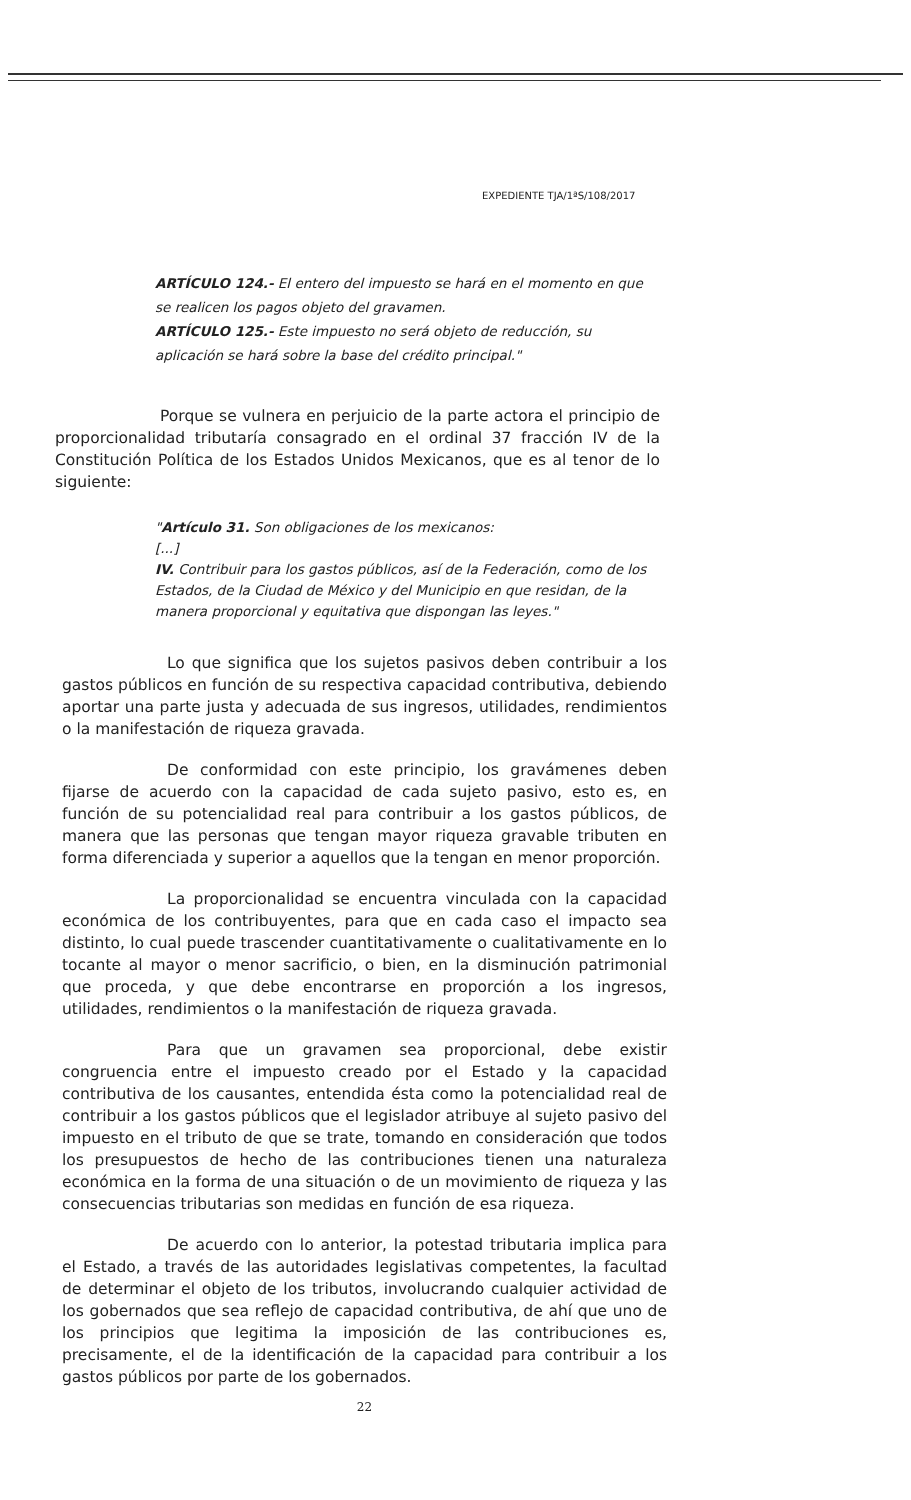EXPEDIENTE TJA/1ªS/108/2017
ARTÍCULO 124.- El entero del impuesto se hará en el momento en que se realicen los pagos objeto del gravamen.
ARTÍCULO 125.- Este impuesto no será objeto de reducción, su aplicación se hará sobre la base del crédito principal."
Porque se vulnera en perjuicio de la parte actora el principio de proporcionalidad tributaría consagrado en el ordinal 37 fracción IV de la Constitución Política de los Estados Unidos Mexicanos, que es al tenor de lo siguiente:
"Artículo 31. Son obligaciones de los mexicanos:
[...]
IV. Contribuir para los gastos públicos, así de la Federación, como de los Estados, de la Ciudad de México y del Municipio en que residan, de la manera proporcional y equitativa que dispongan las leyes."
Lo que significa que los sujetos pasivos deben contribuir a los gastos públicos en función de su respectiva capacidad contributiva, debiendo aportar una parte justa y adecuada de sus ingresos, utilidades, rendimientos o la manifestación de riqueza gravada.
De conformidad con este principio, los gravámenes deben fijarse de acuerdo con la capacidad de cada sujeto pasivo, esto es, en función de su potencialidad real para contribuir a los gastos públicos, de manera que las personas que tengan mayor riqueza gravable tributen en forma diferenciada y superior a aquellos que la tengan en menor proporción.
La proporcionalidad se encuentra vinculada con la capacidad económica de los contribuyentes, para que en cada caso el impacto sea distinto, lo cual puede trascender cuantitativamente o cualitativamente en lo tocante al mayor o menor sacrificio, o bien, en la disminución patrimonial que proceda, y que debe encontrarse en proporción a los ingresos, utilidades, rendimientos o la manifestación de riqueza gravada.
Para que un gravamen sea proporcional, debe existir congruencia entre el impuesto creado por el Estado y la capacidad contributiva de los causantes, entendida ésta como la potencialidad real de contribuir a los gastos públicos que el legislador atribuye al sujeto pasivo del impuesto en el tributo de que se trate, tomando en consideración que todos los presupuestos de hecho de las contribuciones tienen una naturaleza económica en la forma de una situación o de un movimiento de riqueza y las consecuencias tributarias son medidas en función de esa riqueza.
De acuerdo con lo anterior, la potestad tributaria implica para el Estado, a través de las autoridades legislativas competentes, la facultad de determinar el objeto de los tributos, involucrando cualquier actividad de los gobernados que sea reflejo de capacidad contributiva, de ahí que uno de los principios que legitima la imposición de las contribuciones es, precisamente, el de la identificación de la capacidad para contribuir a los gastos públicos por parte de los gobernados.
22